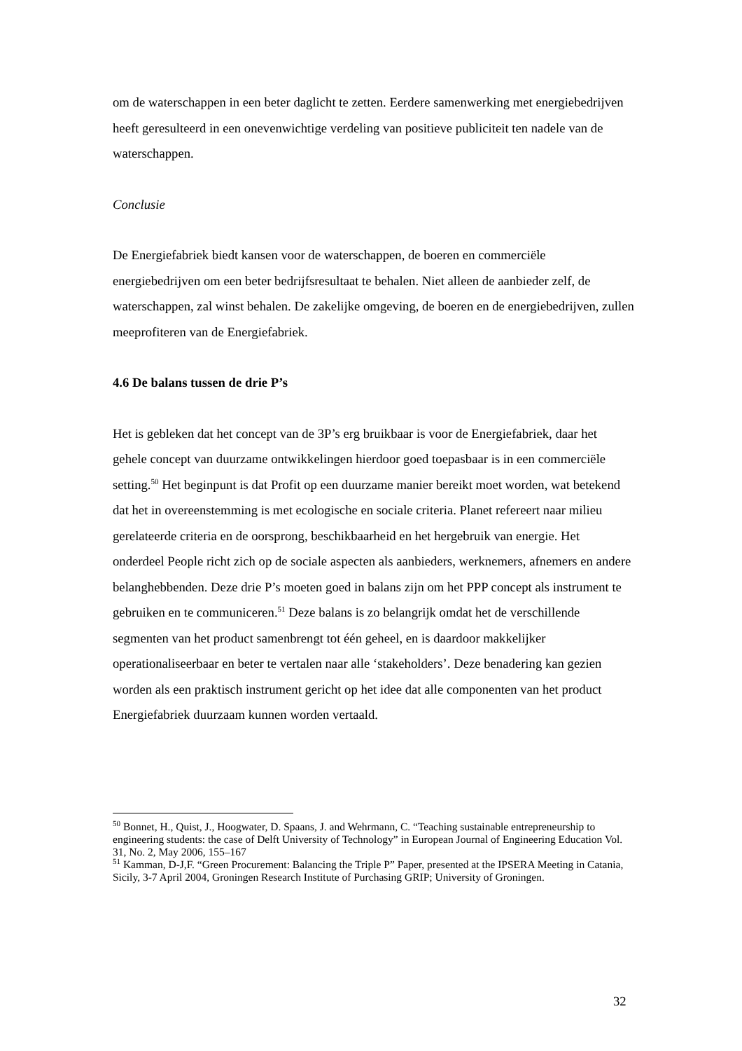om de waterschappen in een beter daglicht te zetten. Eerdere samenwerking met energiebedrijven heeft geresulteerd in een onevenwichtige verdeling van positieve publiciteit ten nadele van de waterschappen.
Conclusie
De Energiefabriek biedt kansen voor de waterschappen, de boeren en commerciële energiebedrijven om een beter bedrijfsresultaat te behalen. Niet alleen de aanbieder zelf, de waterschappen, zal winst behalen. De zakelijke omgeving, de boeren en de energiebedrijven, zullen meeprofiteren van de Energiefabriek.
4.6 De balans tussen de drie P’s
Het is gebleken dat het concept van de 3P’s erg bruikbaar is voor de Energiefabriek, daar het gehele concept van duurzame ontwikkelingen hierdoor goed toepasbaar is in een commerciële setting.<sup>50</sup> Het beginpunt is dat Profit op een duurzame manier bereikt moet worden, wat betekend dat het in overeenstemming is met ecologische en sociale criteria. Planet refereert naar milieu gerelateerde criteria en de oorsprong, beschikbaarheid en het hergebruik van energie. Het onderdeel People richt zich op de sociale aspecten als aanbieders, werknemers, afnemers en andere belanghebbenden. Deze drie P’s moeten goed in balans zijn om het PPP concept als instrument te gebruiken en te communiceren.<sup>51</sup> Deze balans is zo belangrijk omdat het de verschillende segmenten van het product samenbrengt tot één geheel, en is daardoor makkelijker operationaliseerbaar en beter te vertalen naar alle ‘stakeholders’. Deze benadering kan gezien worden als een praktisch instrument gericht op het idee dat alle componenten van het product Energiefabriek duurzaam kunnen worden vertaald.
<sup>50</sup> Bonnet, H., Quist, J., Hoogwater, D. Spaans, J. and Wehrmann, C. “Teaching sustainable entrepreneurship to engineering students: the case of Delft University of Technology” in European Journal of Engineering Education Vol. 31, No. 2, May 2006, 155–167
<sup>51</sup> Kamman, D-J,F. “Green Procurement: Balancing the Triple P” Paper, presented at the IPSERA Meeting in Catania, Sicily, 3-7 April 2004, Groningen Research Institute of Purchasing GRIP; University of Groningen.
32